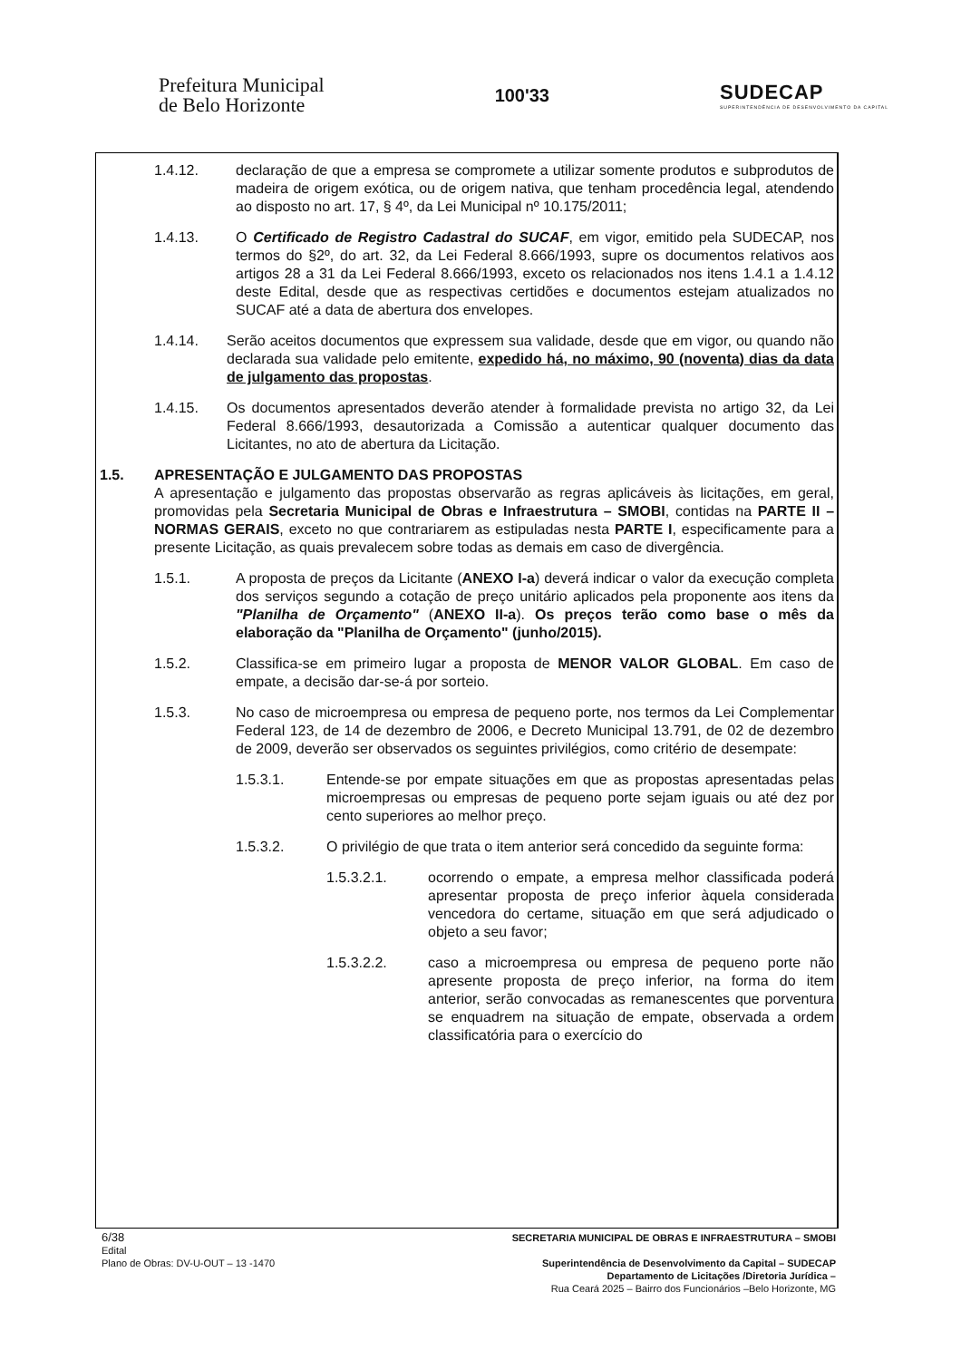Prefeitura Municipal
de Belo Horizonte
100'33
SUDECAP
SUPERINTENDÊNCIA DE DESENVOLVIMENTO DA CAPITAL
1.4.12. declaração de que a empresa se compromete a utilizar somente produtos e subprodutos de madeira de origem exótica, ou de origem nativa, que tenham procedência legal, atendendo ao disposto no art. 17, § 4º, da Lei Municipal nº 10.175/2011;
1.4.13. O Certificado de Registro Cadastral do SUCAF, em vigor, emitido pela SUDECAP, nos termos do §2º, do art. 32, da Lei Federal 8.666/1993, supre os documentos relativos aos artigos 28 a 31 da Lei Federal 8.666/1993, exceto os relacionados nos itens 1.4.1 a 1.4.12 deste Edital, desde que as respectivas certidões e documentos estejam atualizados no SUCAF até a data de abertura dos envelopes.
1.4.14. Serão aceitos documentos que expressem sua validade, desde que em vigor, ou quando não declarada sua validade pelo emitente, expedido há, no máximo, 90 (noventa) dias da data de julgamento das propostas.
1.4.15. Os documentos apresentados deverão atender à formalidade prevista no artigo 32, da Lei Federal 8.666/1993, desautorizada a Comissão a autenticar qualquer documento das Licitantes, no ato de abertura da Licitação.
1.5. APRESENTAÇÃO E JULGAMENTO DAS PROPOSTAS
A apresentação e julgamento das propostas observarão as regras aplicáveis às licitações, em geral, promovidas pela Secretaria Municipal de Obras e Infraestrutura – SMOBI, contidas na PARTE II – NORMAS GERAIS, exceto no que contrariarem as estipuladas nesta PARTE I, especificamente para a presente Licitação, as quais prevalecem sobre todas as demais em caso de divergência.
1.5.1. A proposta de preços da Licitante (ANEXO I-a) deverá indicar o valor da execução completa dos serviços segundo a cotação de preço unitário aplicados pela proponente aos itens da "Planilha de Orçamento" (ANEXO II-a). Os preços terão como base o mês da elaboração da "Planilha de Orçamento" (junho/2015).
1.5.2. Classifica-se em primeiro lugar a proposta de MENOR VALOR GLOBAL. Em caso de empate, a decisão dar-se-á por sorteio.
1.5.3. No caso de microempresa ou empresa de pequeno porte, nos termos da Lei Complementar Federal 123, de 14 de dezembro de 2006, e Decreto Municipal 13.791, de 02 de dezembro de 2009, deverão ser observados os seguintes privilégios, como critério de desempate:
1.5.3.1. Entende-se por empate situações em que as propostas apresentadas pelas microempresas ou empresas de pequeno porte sejam iguais ou até dez por cento superiores ao melhor preço.
1.5.3.2. O privilégio de que trata o item anterior será concedido da seguinte forma:
1.5.3.2.1. ocorrendo o empate, a empresa melhor classificada poderá apresentar proposta de preço inferior àquela considerada vencedora do certame, situação em que será adjudicado o objeto a seu favor;
1.5.3.2.2. caso a microempresa ou empresa de pequeno porte não apresente proposta de preço inferior, na forma do item anterior, serão convocadas as remanescentes que porventura se enquadrem na situação de empate, observada a ordem classificatória para o exercício do
6/38 SECRETARIA MUNICIPAL DE OBRAS E INFRAESTRUTURA – SMOBI
Edital
Plano de Obras: DV-U-OUT – 13 -1470 Superintendência de Desenvolvimento da Capital – SUDECAP
Departamento de Licitações /Diretoria Jurídica –
Rua Ceará 2025 – Bairro dos Funcionários –Belo Horizonte, MG